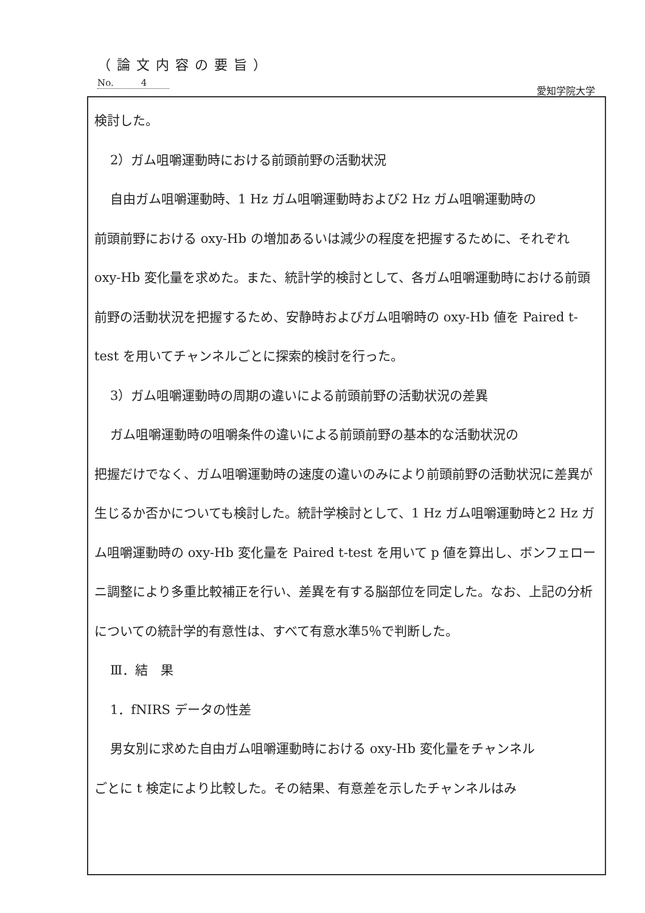（論文内容の要旨）
No.　　　4
愛知学院大学
検討した。
2）ガム咀嚼運動時における前頭前野の活動状況
自由ガム咀嚼運動時、1 Hz ガム咀嚼運動時および2 Hz ガム咀嚼運動時の
前頭前野における oxy-Hb の増加あるいは減少の程度を把握するために、それぞれ oxy-Hb 変化量を求めた。また、統計学的検討として、各ガム咀嚼運動時における前頭前野の活動状況を把握するため、安静時およびガム咀嚼時の oxy-Hb 値を Paired t-test を用いてチャンネルごとに探索的検討を行った。
3）ガム咀嚼運動時の周期の違いによる前頭前野の活動状況の差異
ガム咀嚼運動時の咀嚼条件の違いによる前頭前野の基本的な活動状況の
把握だけでなく、ガム咀嚼運動時の速度の違いのみにより前頭前野の活動状況に差異が生じるか否かについても検討した。統計学検討として、1 Hz ガム咀嚼運動時と2 Hz ガム咀嚼運動時の oxy-Hb 変化量を Paired t-test を用いて p 値を算出し、ボンフェローニ調整により多重比較補正を行い、差異を有する脳部位を同定した。なお、上記の分析についての統計学的有意性は、すべて有意水準5％で判断した。
Ⅲ．結　果
1．fNIRS データの性差
男女別に求めた自由ガム咀嚼運動時における oxy-Hb 変化量をチャンネル
ごとに t 検定により比較した。その結果、有意差を示したチャンネルはみ